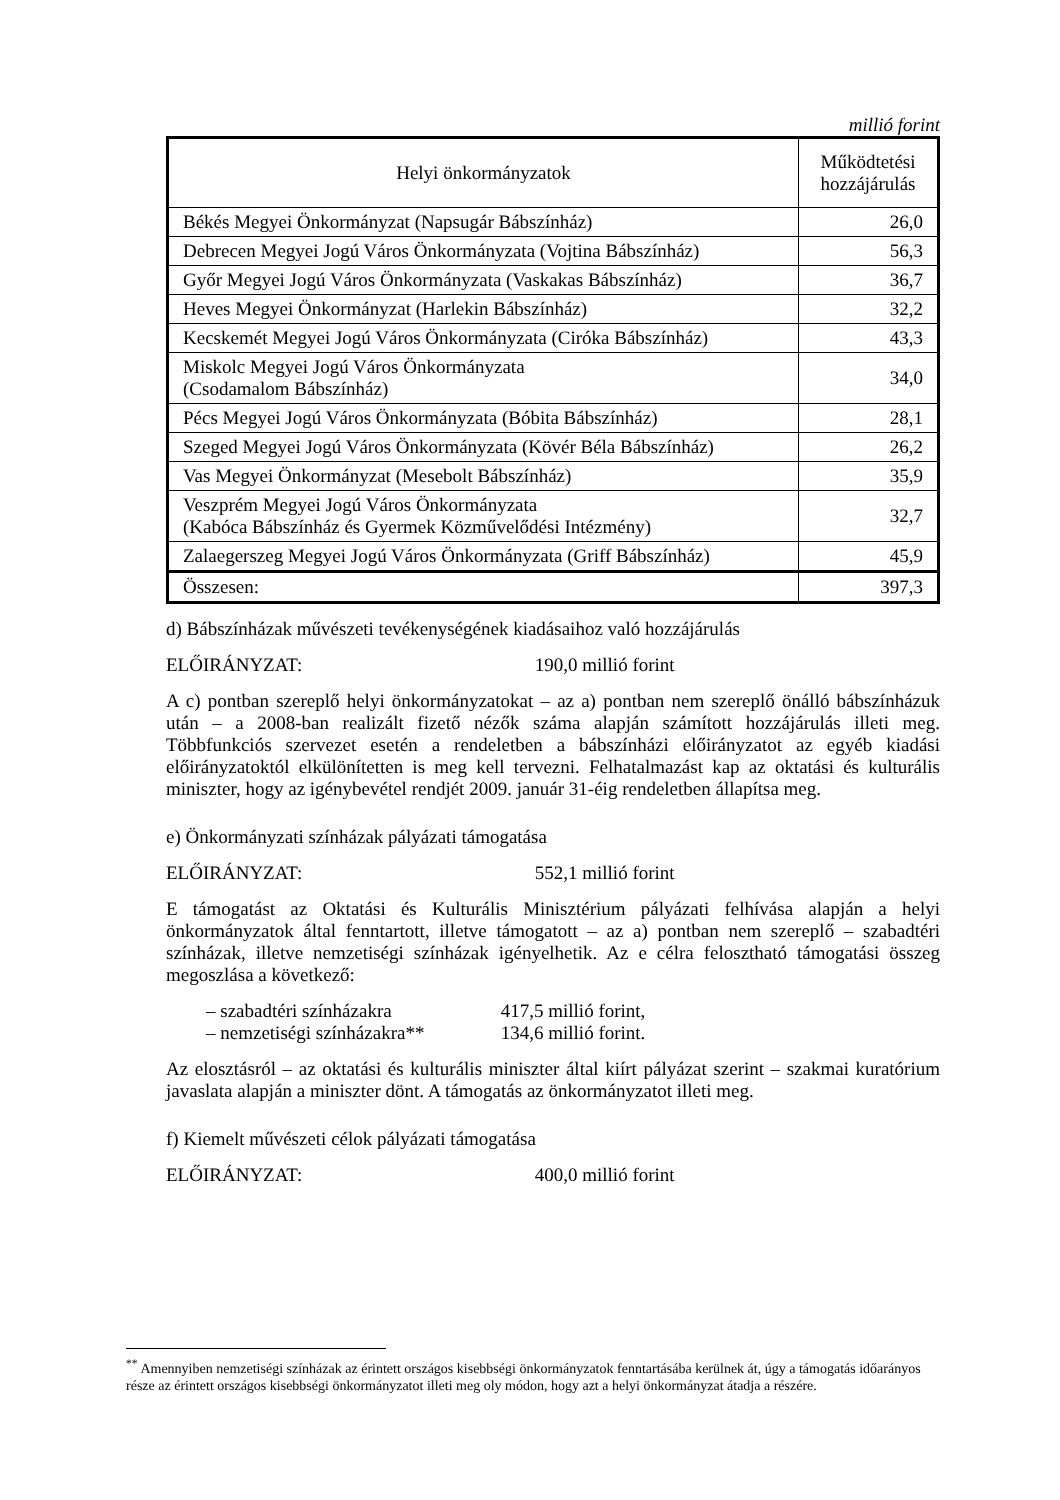millió forint
| Helyi önkormányzatok | Működtetési hozzájárulás |
| --- | --- |
| Békés Megyei Önkormányzat (Napsugár Bábszínház) | 26,0 |
| Debrecen Megyei Jogú Város Önkormányzata (Vojtina Bábszínház) | 56,3 |
| Győr Megyei Jogú Város Önkormányzata (Vaskakas Bábszínház) | 36,7 |
| Heves Megyei Önkormányzat (Harlekin Bábszínház) | 32,2 |
| Kecskemét Megyei Jogú Város Önkormányzata (Ciróka Bábszínház) | 43,3 |
| Miskolc Megyei Jogú Város Önkormányzata (Csodamalom Bábszínház) | 34,0 |
| Pécs Megyei Jogú Város Önkormányzata (Bóbita Bábszínház) | 28,1 |
| Szeged Megyei Jogú Város Önkormányzata (Kövér Béla Bábszínház) | 26,2 |
| Vas Megyei Önkormányzat (Mesebolt Bábszínház) | 35,9 |
| Veszprém Megyei Jogú Város Önkormányzata (Kabóca Bábszínház és Gyermek Közművelődési Intézmény) | 32,7 |
| Zalaegerszeg Megyei Jogú Város Önkormányzata (Griff Bábszínház) | 45,9 |
| Összesen: | 397,3 |
d) Bábszínházak művészeti tevékenységének kiadásaihoz való hozzájárulás
ELŐIRÁNYZAT: 190,0 millió forint
A c) pontban szereplő helyi önkormányzatokat – az a) pontban nem szereplő önálló bábszínházuk után – a 2008-ban realizált fizető nézők száma alapján számított hozzájárulás illeti meg. Többfunkciós szervezet esetén a rendeletben a bábszínházi előirányzatot az egyéb kiadási előirányzatoktól elkülönítetten is meg kell tervezni. Felhatalmazást kap az oktatási és kulturális miniszter, hogy az igénybevétel rendjét 2009. január 31-éig rendeletben állapítsa meg.
e) Önkormányzati színházak pályázati támogatása
ELŐIRÁNYZAT: 552,1 millió forint
E támogatást az Oktatási és Kulturális Minisztérium pályázati felhívása alapján a helyi önkormányzatok által fenntartott, illetve támogatott – az a) pontban nem szereplő – szabadtéri színházak, illetve nemzetiségi színházak igényelhetik. Az e célra felosztható támogatási összeg megoszlása a következő:
– szabadtéri színházakra 417,5 millió forint,
– nemzetiségi színházakra** 134,6 millió forint.
Az elosztásról – az oktatási és kulturális miniszter által kiírt pályázat szerint – szakmai kuratórium javaslata alapján a miniszter dönt. A támogatás az önkormányzatot illeti meg.
f) Kiemelt művészeti célok pályázati támogatása
ELŐIRÁNYZAT: 400,0 millió forint
<sup>**</sup> Amennyiben nemzetiségi színházak az érintett országos kisebbségi önkormányzatok fenntartásába kerülnek át, úgy a támogatás időarányos része az érintett országos kisebbségi önkormányzatot illeti meg oly módon, hogy azt a helyi önkormányzat átadja a részére.